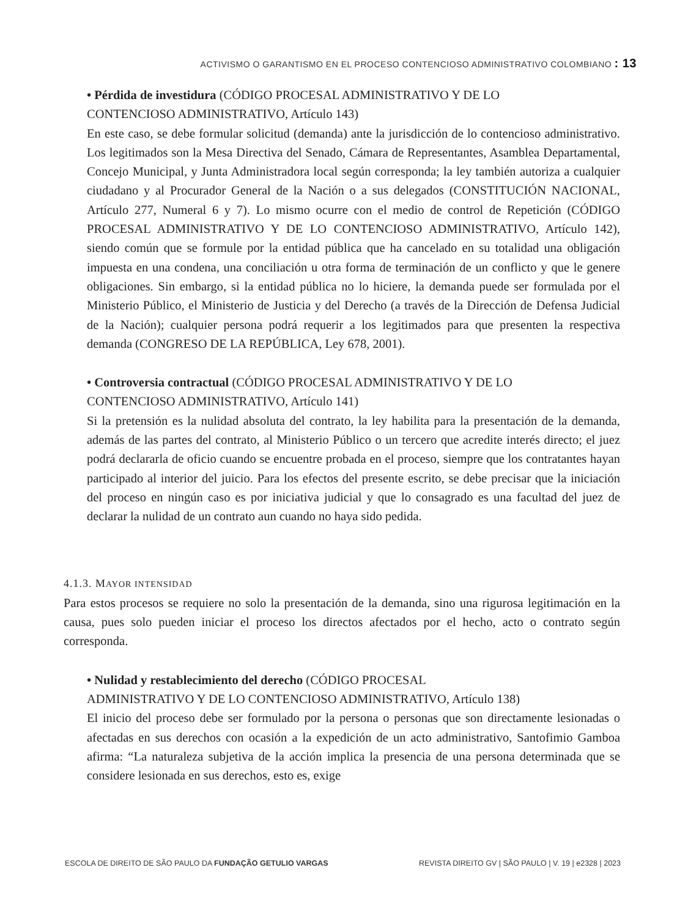ACTIVISMO O GARANTISMO EN EL PROCESO CONTENCIOSO ADMINISTRATIVO COLOMBIANO : 13
• Pérdida de investidura (CÓDIGO PROCESAL ADMINISTRATIVO Y DE LO
CONTENCIOSO ADMINISTRATIVO, Artículo 143)
En este caso, se debe formular solicitud (demanda) ante la jurisdicción de lo contencioso administrativo. Los legitimados son la Mesa Directiva del Senado, Cámara de Representantes, Asamblea Departamental, Concejo Municipal, y Junta Administradora local según corresponda; la ley también autoriza a cualquier ciudadano y al Procurador General de la Nación o a sus delegados (CONSTITUCIÓN NACIONAL, Artículo 277, Numeral 6 y 7). Lo mismo ocurre con el medio de control de Repetición (CÓDIGO PROCESAL ADMINISTRATIVO Y DE LO CONTENCIOSO ADMINISTRATIVO, Artículo 142), siendo común que se formule por la entidad pública que ha cancelado en su totalidad una obligación impuesta en una condena, una conciliación u otra forma de terminación de un conflicto y que le genere obligaciones. Sin embargo, si la entidad pública no lo hiciere, la demanda puede ser formulada por el Ministerio Público, el Ministerio de Justicia y del Derecho (a través de la Dirección de Defensa Judicial de la Nación); cualquier persona podrá requerir a los legitimados para que presenten la respectiva demanda (CONGRESO DE LA REPÚBLICA, Ley 678, 2001).
• Controversia contractual (CÓDIGO PROCESAL ADMINISTRATIVO Y DE LO
CONTENCIOSO ADMINISTRATIVO, Artículo 141)
Si la pretensión es la nulidad absoluta del contrato, la ley habilita para la presentación de la demanda, además de las partes del contrato, al Ministerio Público o un tercero que acredite interés directo; el juez podrá declararla de oficio cuando se encuentre probada en el proceso, siempre que los contratantes hayan participado al interior del juicio. Para los efectos del presente escrito, se debe precisar que la iniciación del proceso en ningún caso es por iniciativa judicial y que lo consagrado es una facultad del juez de declarar la nulidad de un contrato aun cuando no haya sido pedida.
4.1.3. MAYOR INTENSIDAD
Para estos procesos se requiere no solo la presentación de la demanda, sino una rigurosa legitimación en la causa, pues solo pueden iniciar el proceso los directos afectados por el hecho, acto o contrato según corresponda.
• Nulidad y restablecimiento del derecho (CÓDIGO PROCESAL
ADMINISTRATIVO Y DE LO CONTENCIOSO ADMINISTRATIVO, Artículo 138)
El inicio del proceso debe ser formulado por la persona o personas que son directamente lesionadas o afectadas en sus derechos con ocasión a la expedición de un acto administrativo, Santofimio Gamboa afirma: “La naturaleza subjetiva de la acción implica la presencia de una persona determinada que se considere lesionada en sus derechos, esto es, exige
ESCOLA DE DIREITO DE SÃO PAULO DA FUNDAÇÃO GETULIO VARGAS REVISTA DIREITO GV | SÃO PAULO | V. 19 | e2328 | 2023